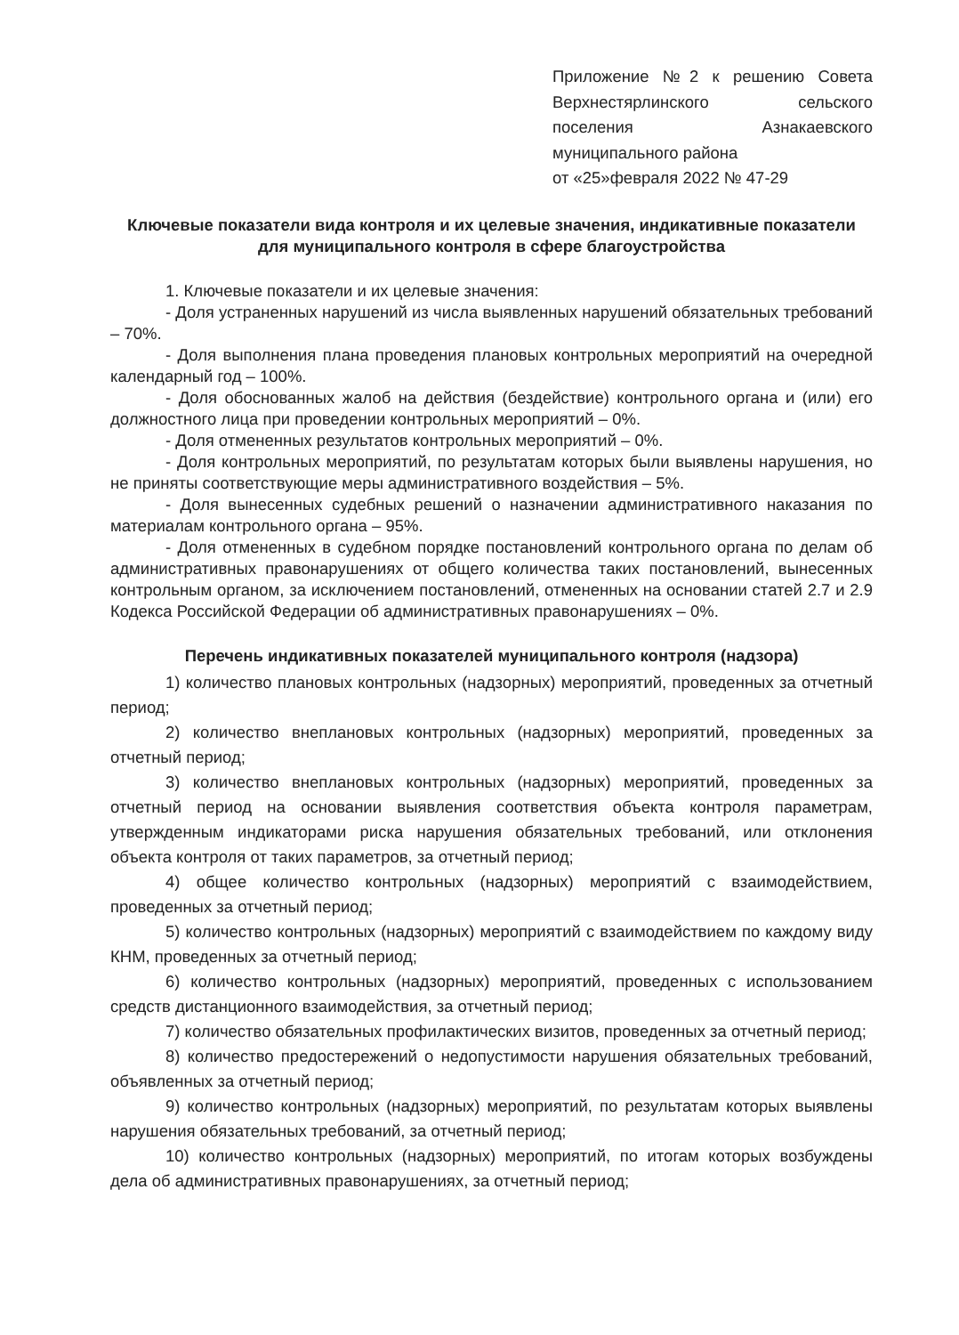Приложение №2 к решению Совета Верхнестярлинского сельского поселения Азнакаевского муниципального района
от «25»февраля 2022 № 47-29
Ключевые показатели вида контроля и их целевые значения, индикативные показатели для муниципального контроля в сфере благоустройства
1. Ключевые показатели и их целевые значения:
- Доля устраненных нарушений из числа выявленных нарушений обязательных требований – 70%.
- Доля выполнения плана проведения плановых контрольных мероприятий на очередной календарный год – 100%.
- Доля обоснованных жалоб на действия (бездействие) контрольного органа и (или) его должностного лица при проведении контрольных мероприятий – 0%.
- Доля отмененных результатов контрольных мероприятий – 0%.
- Доля контрольных мероприятий, по результатам которых были выявлены нарушения, но не приняты соответствующие меры административного воздействия – 5%.
- Доля вынесенных судебных решений о назначении административного наказания по материалам контрольного органа – 95%.
- Доля отмененных в судебном порядке постановлений контрольного органа по делам об административных правонарушениях от общего количества таких постановлений, вынесенных контрольным органом, за исключением постановлений, отмененных на основании статей 2.7 и 2.9 Кодекса Российской Федерации об административных правонарушениях – 0%.
Перечень индикативных показателей муниципального контроля (надзора)
1) количество плановых контрольных (надзорных) мероприятий, проведенных за отчетный период;
2) количество внеплановых контрольных (надзорных) мероприятий, проведенных за отчетный период;
3) количество внеплановых контрольных (надзорных) мероприятий, проведенных за отчетный период на основании выявления соответствия объекта контроля параметрам, утвержденным индикаторами риска нарушения обязательных требований, или отклонения объекта контроля от таких параметров, за отчетный период;
4) общее количество контрольных (надзорных) мероприятий с взаимодействием, проведенных за отчетный период;
5) количество контрольных (надзорных) мероприятий с взаимодействием по каждому виду КНМ, проведенных за отчетный период;
6) количество контрольных (надзорных) мероприятий, проведенных с использованием средств дистанционного взаимодействия, за отчетный период;
7) количество обязательных профилактических визитов, проведенных за отчетный период;
8) количество предостережений о недопустимости нарушения обязательных требований, объявленных за отчетный период;
9) количество контрольных (надзорных) мероприятий, по результатам которых выявлены нарушения обязательных требований, за отчетный период;
10) количество контрольных (надзорных) мероприятий, по итогам которых возбуждены дела об административных правонарушениях, за отчетный период;